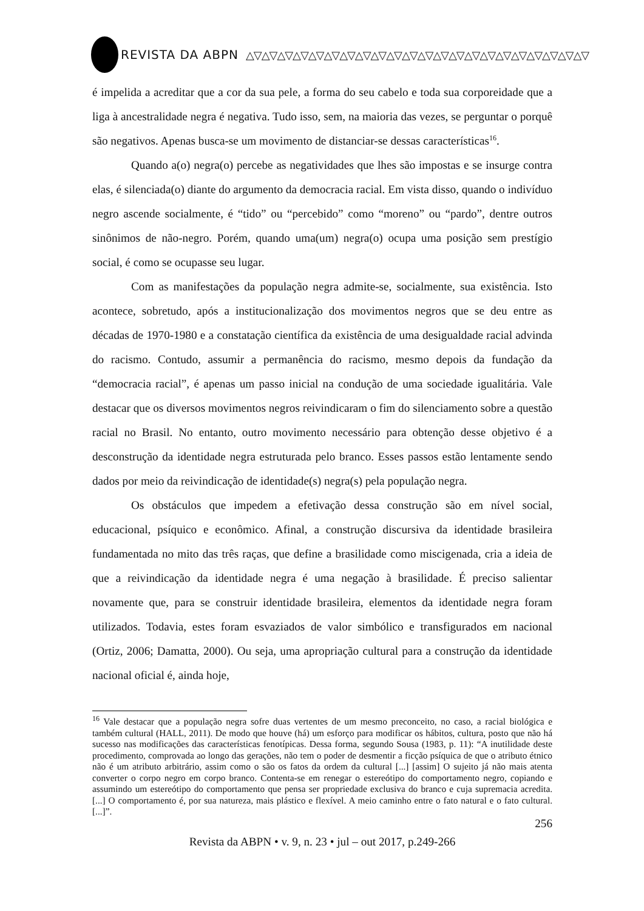REVISTA DA ABPN △▽△▽△▽△▽△▽△▽△▽△▽△▽△▽△▽△▽△▽△▽△▽△▽△▽△▽△▽△▽△▽△▽
é impelida a acreditar que a cor da sua pele, a forma do seu cabelo e toda sua corporeidade que a liga à ancestralidade negra é negativa. Tudo isso, sem, na maioria das vezes, se perguntar o porquê são negativos. Apenas busca-se um movimento de distanciar-se dessas características<sup>16</sup>.
Quando a(o) negra(o) percebe as negatividades que lhes são impostas e se insurge contra elas, é silenciada(o) diante do argumento da democracia racial. Em vista disso, quando o indivíduo negro ascende socialmente, é “tido” ou “percebido” como “moreno” ou “pardo”, dentre outros sinônimos de não-negro. Porém, quando uma(um) negra(o) ocupa uma posição sem prestígio social, é como se ocupasse seu lugar.
Com as manifestações da população negra admite-se, socialmente, sua existência. Isto acontece, sobretudo, após a institucionalização dos movimentos negros que se deu entre as décadas de 1970-1980 e a constatação científica da existência de uma desigualdade racial advinda do racismo. Contudo, assumir a permanência do racismo, mesmo depois da fundação da “democracia racial”, é apenas um passo inicial na condução de uma sociedade igualitária. Vale destacar que os diversos movimentos negros reivindicaram o fim do silenciamento sobre a questão racial no Brasil. No entanto, outro movimento necessário para obtenção desse objetivo é a desconstrução da identidade negra estruturada pelo branco. Esses passos estão lentamente sendo dados por meio da reivindicação de identidade(s) negra(s) pela população negra.
Os obstáculos que impedem a efetivação dessa construção são em nível social, educacional, psíquico e econômico. Afinal, a construção discursiva da identidade brasileira fundamentada no mito das três raças, que define a brasilidade como miscigenada, cria a ideia de que a reivindicação da identidade negra é uma negação à brasilidade. É preciso salientar novamente que, para se construir identidade brasileira, elementos da identidade negra foram utilizados. Todavia, estes foram esvaziados de valor simbólico e transfigurados em nacional (Ortiz, 2006; Damatta, 2000). Ou seja, uma apropriação cultural para a construção da identidade nacional oficial é, ainda hoje,
<sup>16</sup> Vale destacar que a população negra sofre duas vertentes de um mesmo preconceito, no caso, a racial biológica e também cultural (HALL, 2011). De modo que houve (há) um esforço para modificar os hábitos, cultura, posto que não há sucesso nas modificações das características fenotípicas. Dessa forma, segundo Sousa (1983, p. 11): “A inutilidade deste procedimento, comprovada ao longo das gerações, não tem o poder de desmentir a ficção psíquica de que o atributo étnico não é um atributo arbitrário, assim como o são os fatos da ordem da cultural [...] [assim] O sujeito já não mais atenta converter o corpo negro em corpo branco. Contenta-se em renegar o estereótipo do comportamento negro, copiando e assumindo um estereótipo do comportamento que pensa ser propriedade exclusiva do branco e cuja supremacia acredita. [...] O comportamento é, por sua natureza, mais plástico e flexível. A meio caminho entre o fato natural e o fato cultural. [...]”.
256
Revista da ABPN • v. 9, n. 23 • jul – out 2017, p.249-266